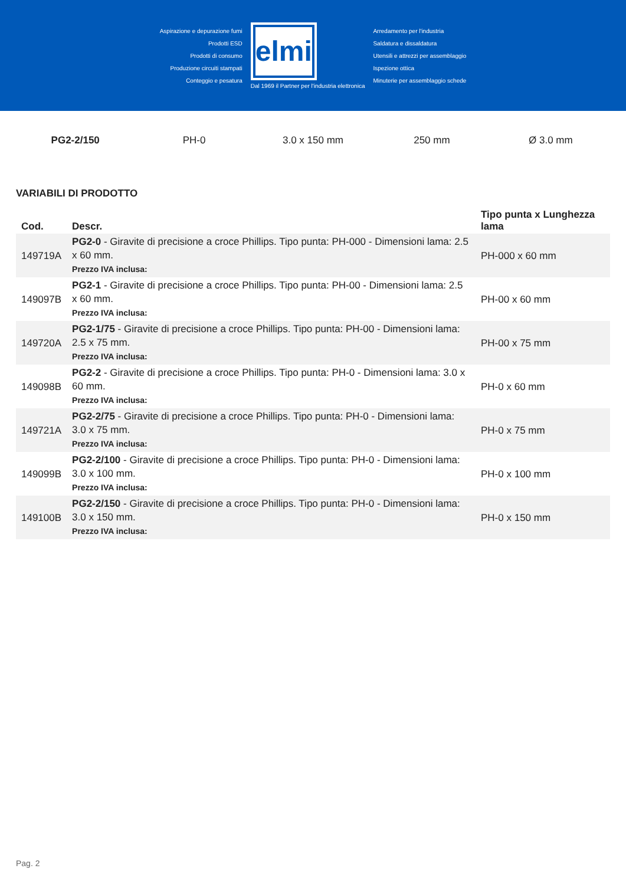Aspirazione e depurazione fumi
Prodotti ESD
Prodotti di consumo
Produzione circuiti stampati
Conteggio e pesatura
elmi
Dal 1969 il Partner per l'industria elettronica
Arredamento per l'industria
Saldatura e dissaldatura
Utensili e attrezzi per assemblaggio
Ispezione ottica
Minuterie per assemblaggio schede
PG2-2/150 PH-0 3.0 x 150 mm 250 mm Ø 3.0 mm
VARIABILI DI PRODOTTO
| Cod. | Descr. | Tipo punta x Lunghezza lama |
| --- | --- | --- |
| 149719A | PG2-0 - Giravite di precisione a croce Phillips. Tipo punta: PH-000 - Dimensioni lama: 2.5 x 60 mm. Prezzo IVA inclusa: | PH-000 x 60 mm |
| 149097B | PG2-1 - Giravite di precisione a croce Phillips. Tipo punta: PH-00 - Dimensioni lama: 2.5 x 60 mm. Prezzo IVA inclusa: | PH-00 x 60 mm |
| 149720A | PG2-1/75 - Giravite di precisione a croce Phillips. Tipo punta: PH-00 - Dimensioni lama: 2.5 x 75 mm. Prezzo IVA inclusa: | PH-00 x 75 mm |
| 149098B | PG2-2 - Giravite di precisione a croce Phillips. Tipo punta: PH-0 - Dimensioni lama: 3.0 x 60 mm. Prezzo IVA inclusa: | PH-0 x 60 mm |
| 149721A | PG2-2/75 - Giravite di precisione a croce Phillips. Tipo punta: PH-0 - Dimensioni lama: 3.0 x 75 mm. Prezzo IVA inclusa: | PH-0 x 75 mm |
| 149099B | PG2-2/100 - Giravite di precisione a croce Phillips. Tipo punta: PH-0 - Dimensioni lama: 3.0 x 100 mm. Prezzo IVA inclusa: | PH-0 x 100 mm |
| 149100B | PG2-2/150 - Giravite di precisione a croce Phillips. Tipo punta: PH-0 - Dimensioni lama: 3.0 x 150 mm. Prezzo IVA inclusa: | PH-0 x 150 mm |
Pag. 2